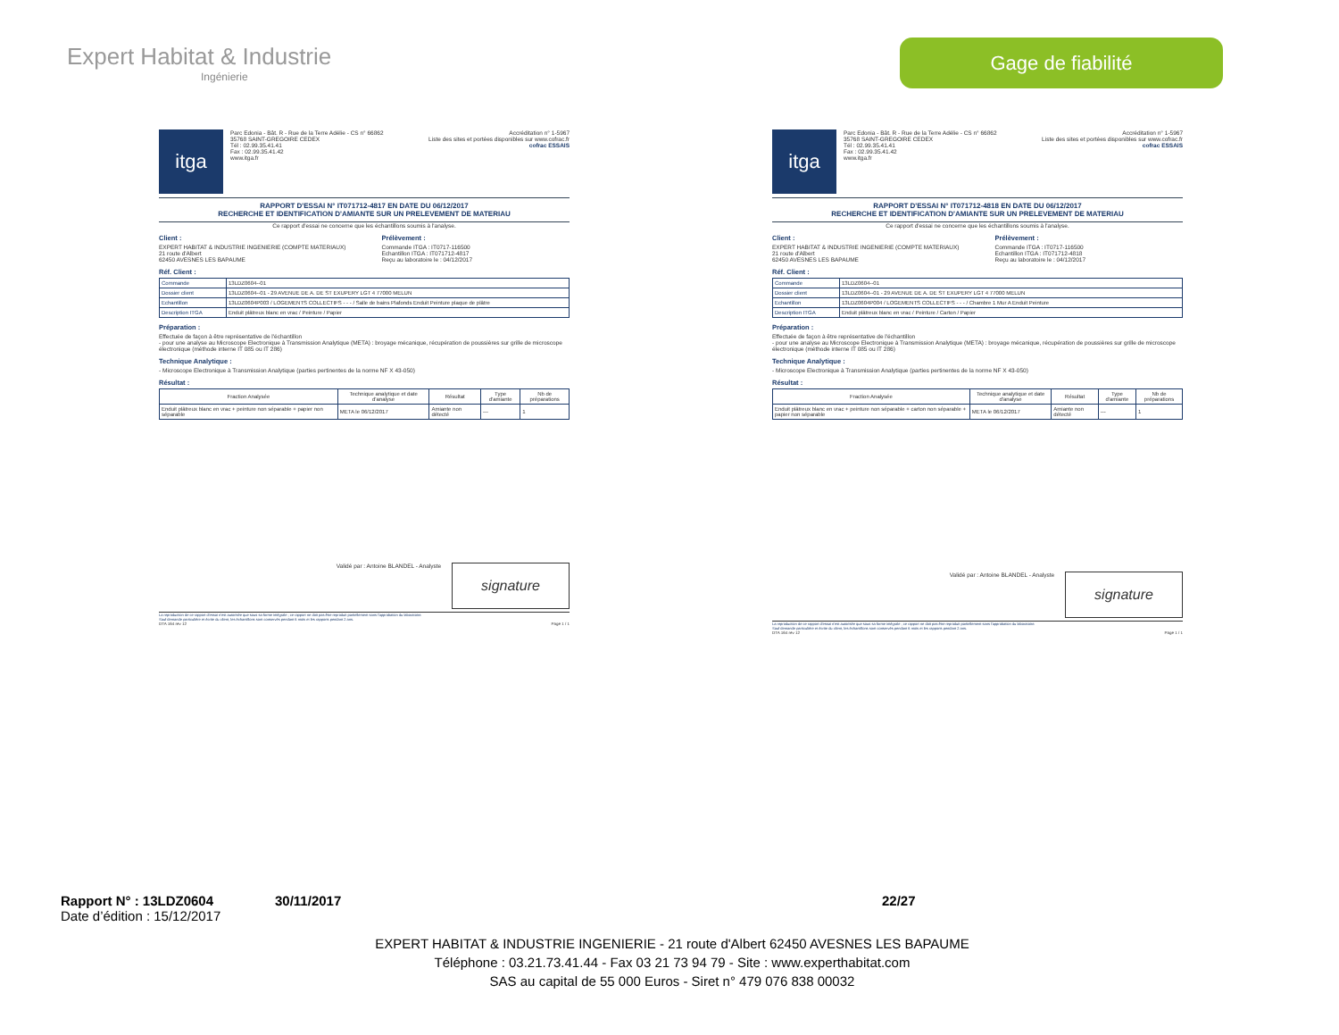Expert Habitat & Industrie
Ingénierie
Gage de fiabilité
itga
Parc Edonia - Bât. R - Rue de la Terre Adélie - CS n° 66862
35768 SAINT-GREGOIRE CEDEX
Tél : 02.99.35.41.41
Fax : 02.99.35.41.42
www.itga.fr
Accréditation n° 1-5967
Liste des sites et portées disponibles sur www.cofrac.fr
cofrac ESSAIS
RAPPORT D'ESSAI N° IT071712-4817 EN DATE DU 06/12/2017
RECHERCHE ET IDENTIFICATION D'AMIANTE SUR UN PRELEVEMENT DE MATERIAU
Ce rapport d'essai ne concerne que les échantillons soumis à l'analyse.
Client :
EXPERT HABITAT & INDUSTRIE INGENIERIE (COMPTE MATERIAUX)
21 route d'Albert
62450 AVESNES LES BAPAUME
Prélèvement :
Commande ITGA : IT0717-116500
Echantillon ITGA : IT071712-4817
Reçu au laboratoire le : 04/12/2017
Réf. Client :
| Commande | 13LDZ0604--01 |
| Dossier client | 13LDZ0604--01 - 29 AVENUE DE A. DE ST EXUPERY LGT 4 77000 MELUN |
| Echantillon | 13LDZ0604P003 / LOGEMENTS COLLECTIFS - - - / Salle de bains Plafonds Enduit Peinture plaque de plâtre |
| Description ITGA | Enduit plâtreux blanc en vrac / Peinture / Papier |
Préparation :
Effectuée de façon à être représentative de l'échantillon
- pour une analyse au Microscope Electronique à Transmission Analytique (META) : broyage mécanique, récupération de poussières sur grille de microscope électronique (méthode interne IT 085 ou IT 286)
Technique Analytique :
- Microscope Electronique à Transmission Analytique (parties pertinentes de la norme NF X 43-050)
Résultat :
| Fraction Analysée | Technique analytique et date d'analyse | Résultat | Type d'amiante | Nb de préparations |
| --- | --- | --- | --- | --- |
| Enduit plâtreux blanc en vrac + peinture non séparable + papier non séparable | META le 06/12/2017 | Amiante non détecté | --- | 1 |
Validé par : Antoine BLANDEL - Analyste signature
La reproduction de ce rapport d'essai n'est autorisée que sous sa forme intégrale ; ce rapport ne doit pas être reproduit partiellement sans l'approbation du laboratoire.
Sauf demande particulière et écrite du client, les échantillons sont conservés pendant 6 mois et les rapports pendant 2 ans.
DTA 164 rev 12 Page 1 / 1
itga
Parc Edonia - Bât. R - Rue de la Terre Adélie - CS n° 66862
35768 SAINT-GREGOIRE CEDEX
Tél : 02.99.35.41.41
Fax : 02.99.35.41.42
www.itga.fr
Accréditation n° 1-5967
Liste des sites et portées disponibles sur www.cofrac.fr
cofrac ESSAIS
RAPPORT D'ESSAI N° IT071712-4818 EN DATE DU 06/12/2017
RECHERCHE ET IDENTIFICATION D'AMIANTE SUR UN PRELEVEMENT DE MATERIAU
Ce rapport d'essai ne concerne que les échantillons soumis à l'analyse.
Client :
EXPERT HABITAT & INDUSTRIE INGENIERIE (COMPTE MATERIAUX)
21 route d'Albert
62450 AVESNES LES BAPAUME
Prélèvement :
Commande ITGA : IT0717-116500
Echantillon ITGA : IT071712-4818
Reçu au laboratoire le : 04/12/2017
Réf. Client :
| Commande | 13LDZ0604--01 |
| Dossier client | 13LDZ0604--01 - 29 AVENUE DE A. DE ST EXUPERY LGT 4 77000 MELUN |
| Echantillon | 13LDZ0604P004 / LOGEMENTS COLLECTIFS - - - / Chambre 1 Mur A Enduit Peinture |
| Description ITGA | Enduit plâtreux blanc en vrac / Peinture / Carton / Papier |
Préparation :
Effectuée de façon à être représentative de l'échantillon
- pour une analyse au Microscope Electronique à Transmission Analytique (META) : broyage mécanique, récupération de poussières sur grille de microscope électronique (méthode interne IT 085 ou IT 286)
Technique Analytique :
- Microscope Electronique à Transmission Analytique (parties pertinentes de la norme NF X 43-050)
Résultat :
| Fraction Analysée | Technique analytique et date d'analyse | Résultat | Type d'amiante | Nb de préparations |
| --- | --- | --- | --- | --- |
| Enduit plâtreux blanc en vrac + peinture non séparable + carton non séparable + papier non séparable | META le 06/12/2017 | Amiante non détecté | --- | 1 |
Validé par : Antoine BLANDEL - Analyste signature
La reproduction de ce rapport d'essai n'est autorisée que sous sa forme intégrale ; ce rapport ne doit pas être reproduit partiellement sans l'approbation du laboratoire.
Sauf demande particulière et écrite du client, les échantillons sont conservés pendant 6 mois et les rapports pendant 2 ans.
DTA 164 rev 12 Page 1 / 1
Rapport N° : 13LDZ0604 30/11/2017 22/27
Date d’édition : 15/12/2017
EXPERT HABITAT & INDUSTRIE INGENIERIE - 21 route d'Albert 62450 AVESNES LES BAPAUME
Téléphone : 03.21.73.41.44 - Fax 03 21 73 94 79 - Site : www.experthabitat.com
SAS au capital de 55 000 Euros - Siret n° 479 076 838 00032